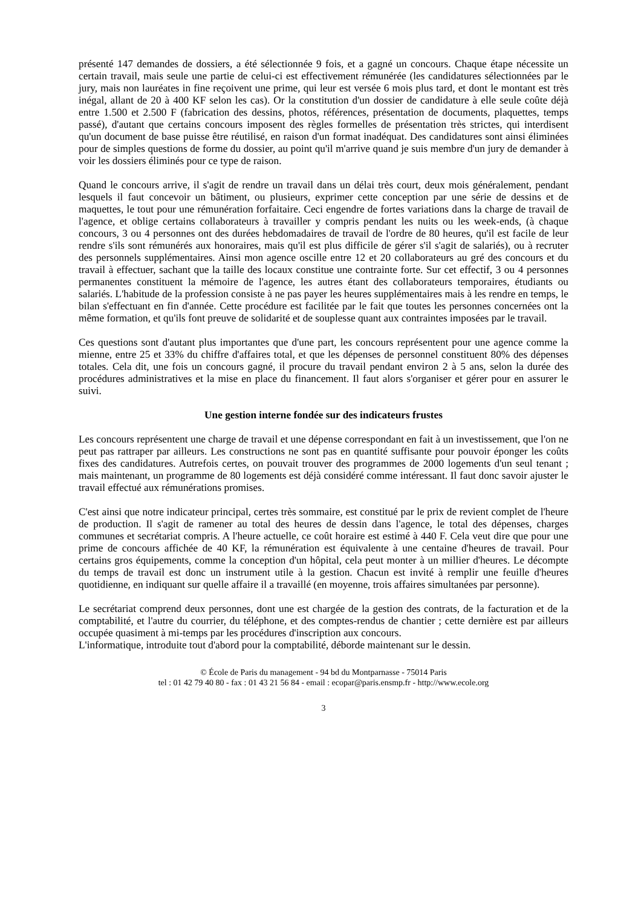présenté 147 demandes de dossiers, a été sélectionnée 9 fois, et a gagné un concours. Chaque étape nécessite un certain travail, mais seule une partie de celui-ci est effectivement rémunérée (les candidatures sélectionnées par le jury, mais non lauréates in fine reçoivent une prime, qui leur est versée 6 mois plus tard, et dont le montant est très inégal, allant de 20 à 400 KF selon les cas). Or la constitution d'un dossier de candidature à elle seule coûte déjà entre 1.500 et 2.500 F (fabrication des dessins, photos, références, présentation de documents, plaquettes, temps passé), d'autant que certains concours imposent des règles formelles de présentation très strictes, qui interdisent qu'un document de base puisse être réutilisé, en raison d'un format inadéquat. Des candidatures sont ainsi éliminées pour de simples questions de forme du dossier, au point qu'il m'arrive quand je suis membre d'un jury de demander à voir les dossiers éliminés pour ce type de raison.
Quand le concours arrive, il s'agit de rendre un travail dans un délai très court, deux mois généralement, pendant lesquels il faut concevoir un bâtiment, ou plusieurs, exprimer cette conception par une série de dessins et de maquettes, le tout pour une rémunération forfaitaire. Ceci engendre de fortes variations dans la charge de travail de l'agence, et oblige certains collaborateurs à travailler y compris pendant les nuits ou les week-ends, (à chaque concours, 3 ou 4 personnes ont des durées hebdomadaires de travail de l'ordre de 80 heures, qu'il est facile de leur rendre s'ils sont rémunérés aux honoraires, mais qu'il est plus difficile de gérer s'il s'agit de salariés), ou à recruter des personnels supplémentaires. Ainsi mon agence oscille entre 12 et 20 collaborateurs au gré des concours et du travail à effectuer, sachant que la taille des locaux constitue une contrainte forte. Sur cet effectif, 3 ou 4 personnes permanentes constituent la mémoire de l'agence, les autres étant des collaborateurs temporaires, étudiants ou salariés. L'habitude de la profession consiste à ne pas payer les heures supplémentaires mais à les rendre en temps, le bilan s'effectuant en fin d'année. Cette procédure est facilitée par le fait que toutes les personnes concernées ont la même formation, et qu'ils font preuve de solidarité et de souplesse quant aux contraintes imposées par le travail.
Ces questions sont d'autant plus importantes que d'une part, les concours représentent pour une agence comme la mienne, entre 25 et 33% du chiffre d'affaires total, et que les dépenses de personnel constituent 80% des dépenses totales. Cela dit, une fois un concours gagné, il procure du travail pendant environ 2 à 5 ans, selon la durée des procédures administratives et la mise en place du financement. Il faut alors s'organiser et gérer pour en assurer le suivi.
Une gestion interne fondée sur des indicateurs frustes
Les concours représentent une charge de travail et une dépense correspondant en fait à un investissement, que l'on ne peut pas rattraper par ailleurs. Les constructions ne sont pas en quantité suffisante pour pouvoir éponger les coûts fixes des candidatures. Autrefois certes, on pouvait trouver des programmes de 2000 logements d'un seul tenant ; mais maintenant, un programme de 80 logements est déjà considéré comme intéressant. Il faut donc savoir ajuster le travail effectué aux rémunérations promises.
C'est ainsi que notre indicateur principal, certes très sommaire, est constitué par le prix de revient complet de l'heure de production. Il s'agit de ramener au total des heures de dessin dans l'agence, le total des dépenses, charges communes et secrétariat compris. A l'heure actuelle, ce coût horaire est estimé à 440 F. Cela veut dire que pour une prime de concours affichée de 40 KF, la rémunération est équivalente à une centaine d'heures de travail. Pour certains gros équipements, comme la conception d'un hôpital, cela peut monter à un millier d'heures. Le décompte du temps de travail est donc un instrument utile à la gestion. Chacun est invité à remplir une feuille d'heures quotidienne, en indiquant sur quelle affaire il a travaillé (en moyenne, trois affaires simultanées par personne).
Le secrétariat comprend deux personnes, dont une est chargée de la gestion des contrats, de la facturation et de la comptabilité, et l'autre du courrier, du téléphone, et des comptes-rendus de chantier ; cette dernière est par ailleurs occupée quasiment à mi-temps par les procédures d'inscription aux concours.
L'informatique, introduite tout d'abord pour la comptabilité, déborde maintenant sur le dessin.
© École de Paris du management - 94 bd du Montparnasse - 75014 Paris
tel : 01 42 79 40 80 - fax : 01 43 21 56 84 - email : ecopar@paris.ensmp.fr - http://www.ecole.org
3